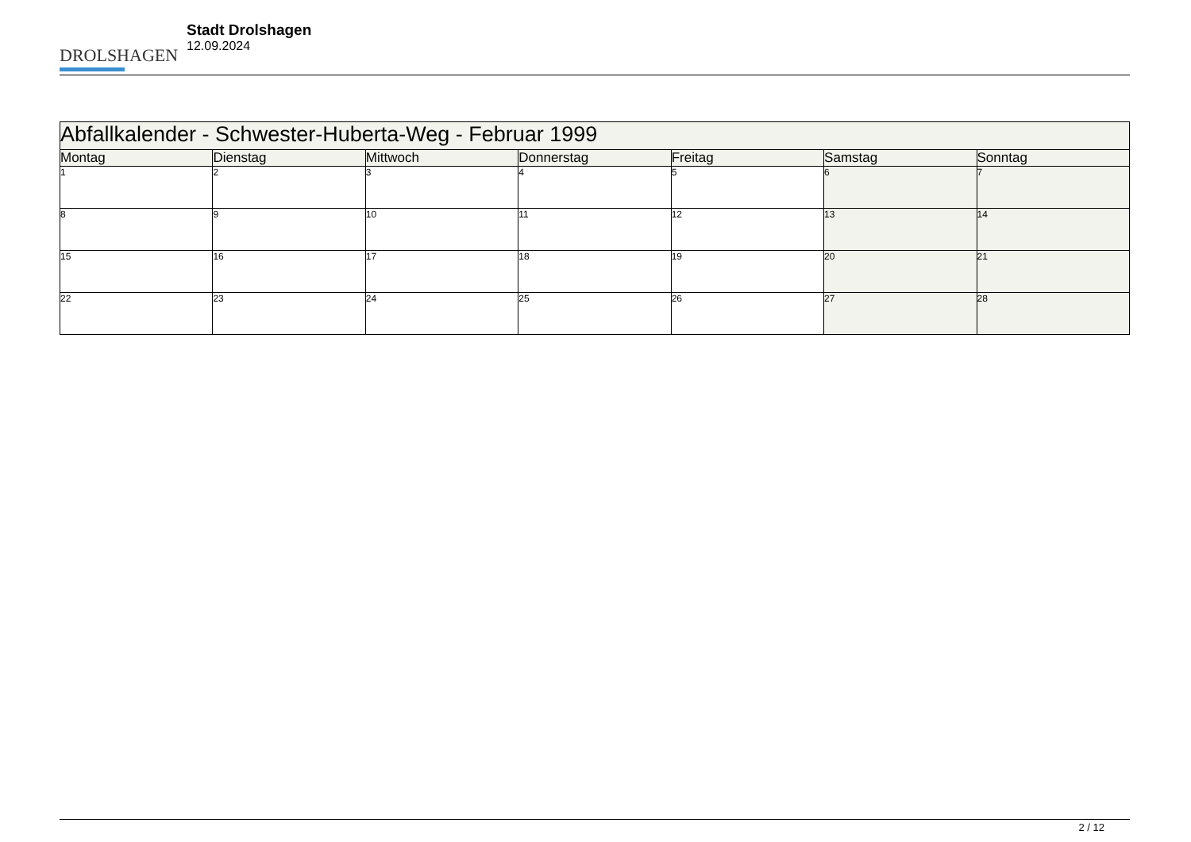DROLSHAGEN
Stadt Drolshagen
12.09.2024
| Abfallkalender - Schwester-Huberta-Weg - Februar 1999 | | | | | | |
| --- | --- | --- | --- | --- | --- | --- |
| Montag | Dienstag | Mittwoch | Donnerstag | Freitag | Samstag | Sonntag |
| 1 | 2 | 3 | 4 | 5 | 6 | 7 |
| 8 | 9 | 10 | 11 | 12 | 13 | 14 |
| 15 | 16 | 17 | 18 | 19 | 20 | 21 |
| 22 | 23 | 24 | 25 | 26 | 27 | 28 |
2 / 12